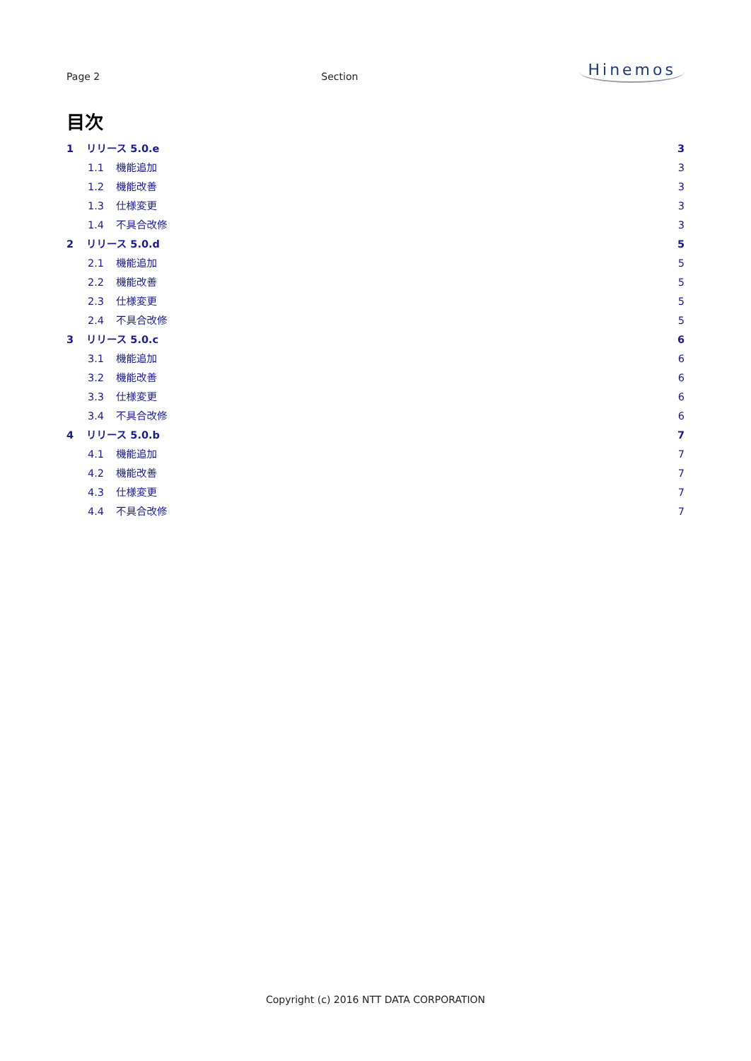Page 2 Section Hinemos
目次
1 リリース 5.0.e 3
1.1 機能追加 3
1.2 機能改善 3
1.3 仕様変更 3
1.4 不具合改修 3
2 リリース 5.0.d 5
2.1 機能追加 5
2.2 機能改善 5
2.3 仕様変更 5
2.4 不具合改修 5
3 リリース 5.0.c 6
3.1 機能追加 6
3.2 機能改善 6
3.3 仕様変更 6
3.4 不具合改修 6
4 リリース 5.0.b 7
4.1 機能追加 7
4.2 機能改善 7
4.3 仕様変更 7
4.4 不具合改修 7
Copyright (c) 2016 NTT DATA CORPORATION